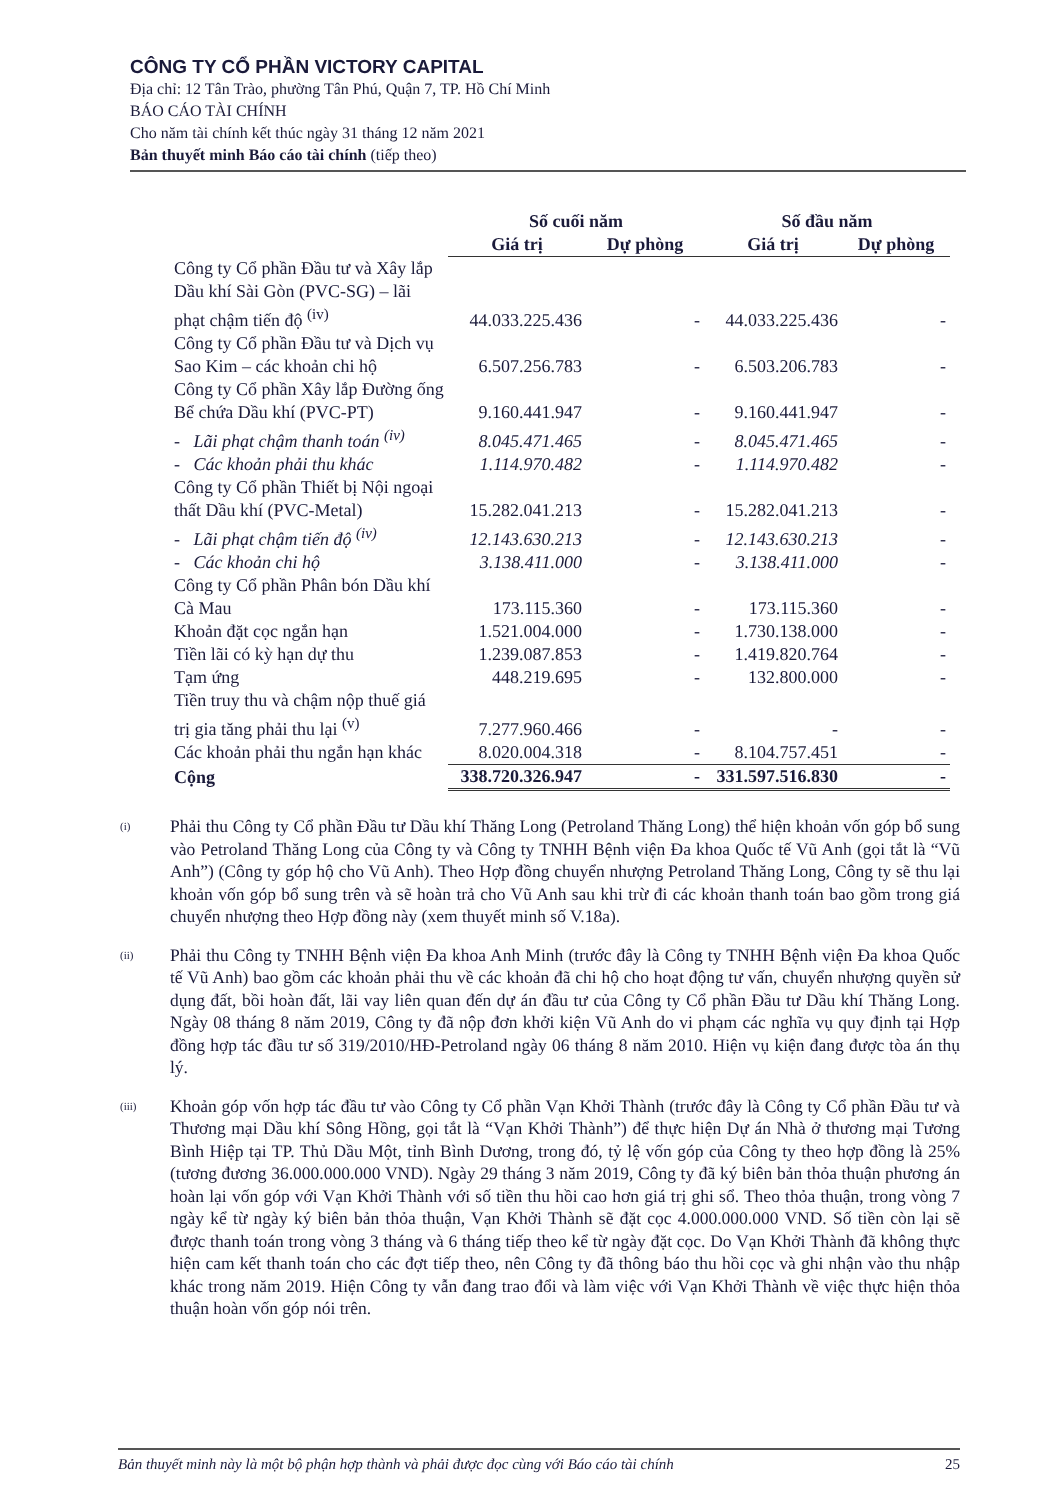CÔNG TY CỔ PHẦN VICTORY CAPITAL
Địa chỉ: 12 Tân Trào, phường Tân Phú, Quận 7, TP. Hồ Chí Minh
BÁO CÁO TÀI CHÍNH
Cho năm tài chính kết thúc ngày 31 tháng 12 năm 2021
Bản thuyết minh Báo cáo tài chính (tiếp theo)
| | Số cuối năm | | Số đầu năm | |
| --- | --- | --- | --- | --- |
| | Giá trị | Dự phòng | Giá trị | Dự phòng |
| Công ty Cổ phần Đầu tư và Xây lắp Dầu khí Sài Gòn (PVC-SG) – lãi phạt chậm tiến độ <sup>(iv)</sup> | 44.033.225.436 | - | 44.033.225.436 | - |
| Công ty Cổ phần Đầu tư và Dịch vụ Sao Kim – các khoản chi hộ | 6.507.256.783 | - | 6.503.206.783 | - |
| Công ty Cổ phần Xây lắp Đường ống Bể chứa Dầu khí (PVC-PT) | 9.160.441.947 | - | 9.160.441.947 | - |
| - Lãi phạt chậm thanh toán <sup>(iv)</sup> | 8.045.471.465 | - | 8.045.471.465 | - |
| - Các khoản phải thu khác | 1.114.970.482 | - | 1.114.970.482 | - |
| Công ty Cổ phần Thiết bị Nội ngoại thất Dầu khí (PVC-Metal) | 15.282.041.213 | - | 15.282.041.213 | - |
| - Lãi phạt chậm tiến độ <sup>(iv)</sup> | 12.143.630.213 | - | 12.143.630.213 | - |
| - Các khoản chi hộ | 3.138.411.000 | - | 3.138.411.000 | - |
| Công ty Cổ phần Phân bón Dầu khí Cà Mau | 173.115.360 | - | 173.115.360 | - |
| Khoản đặt cọc ngắn hạn | 1.521.004.000 | - | 1.730.138.000 | - |
| Tiền lãi có kỳ hạn dự thu | 1.239.087.853 | - | 1.419.820.764 | - |
| Tạm ứng | 448.219.695 | - | 132.800.000 | - |
| Tiền truy thu và chậm nộp thuế giá trị gia tăng phải thu lại <sup>(v)</sup> | 7.277.960.466 | - | - | - |
| Các khoản phải thu ngắn hạn khác | 8.020.004.318 | - | 8.104.757.451 | - |
| Cộng | 338.720.326.947 | - | 331.597.516.830 | - |
<sup>(i)</sup>
Phải thu Công ty Cổ phần Đầu tư Dầu khí Thăng Long (Petroland Thăng Long) thể hiện khoản vốn góp bổ sung vào Petroland Thăng Long của Công ty và Công ty TNHH Bệnh viện Đa khoa Quốc tế Vũ Anh (gọi tắt là “Vũ Anh”) (Công ty góp hộ cho Vũ Anh). Theo Hợp đồng chuyển nhượng Petroland Thăng Long, Công ty sẽ thu lại khoản vốn góp bổ sung trên và sẽ hoàn trả cho Vũ Anh sau khi trừ đi các khoản thanh toán bao gồm trong giá chuyển nhượng theo Hợp đồng này (xem thuyết minh số V.18a).
<sup>(ii)</sup>
Phải thu Công ty TNHH Bệnh viện Đa khoa Anh Minh (trước đây là Công ty TNHH Bệnh viện Đa khoa Quốc tế Vũ Anh) bao gồm các khoản phải thu về các khoản đã chi hộ cho hoạt động tư vấn, chuyển nhượng quyền sử dụng đất, bồi hoàn đất, lãi vay liên quan đến dự án đầu tư của Công ty Cổ phần Đầu tư Dầu khí Thăng Long. Ngày 08 tháng 8 năm 2019, Công ty đã nộp đơn khởi kiện Vũ Anh do vi phạm các nghĩa vụ quy định tại Hợp đồng hợp tác đầu tư số 319/2010/HĐ-Petroland ngày 06 tháng 8 năm 2010. Hiện vụ kiện đang được tòa án thụ lý.
<sup>(iii)</sup>
Khoản góp vốn hợp tác đầu tư vào Công ty Cổ phần Vạn Khởi Thành (trước đây là Công ty Cổ phần Đầu tư và Thương mại Dầu khí Sông Hồng, gọi tắt là “Vạn Khởi Thành”) để thực hiện Dự án Nhà ở thương mại Tương Bình Hiệp tại TP. Thủ Dầu Một, tỉnh Bình Dương, trong đó, tỷ lệ vốn góp của Công ty theo hợp đồng là 25% (tương đương 36.000.000.000 VND). Ngày 29 tháng 3 năm 2019, Công ty đã ký biên bản thỏa thuận phương án hoàn lại vốn góp với Vạn Khởi Thành với số tiền thu hồi cao hơn giá trị ghi sổ. Theo thỏa thuận, trong vòng 7 ngày kể từ ngày ký biên bản thỏa thuận, Vạn Khởi Thành sẽ đặt cọc 4.000.000.000 VND. Số tiền còn lại sẽ được thanh toán trong vòng 3 tháng và 6 tháng tiếp theo kể từ ngày đặt cọc. Do Vạn Khởi Thành đã không thực hiện cam kết thanh toán cho các đợt tiếp theo, nên Công ty đã thông báo thu hồi cọc và ghi nhận vào thu nhập khác trong năm 2019. Hiện Công ty vẫn đang trao đổi và làm việc với Vạn Khởi Thành về việc thực hiện thỏa thuận hoàn vốn góp nói trên.
Bản thuyết minh này là một bộ phận hợp thành và phải được đọc cùng với Báo cáo tài chính 25